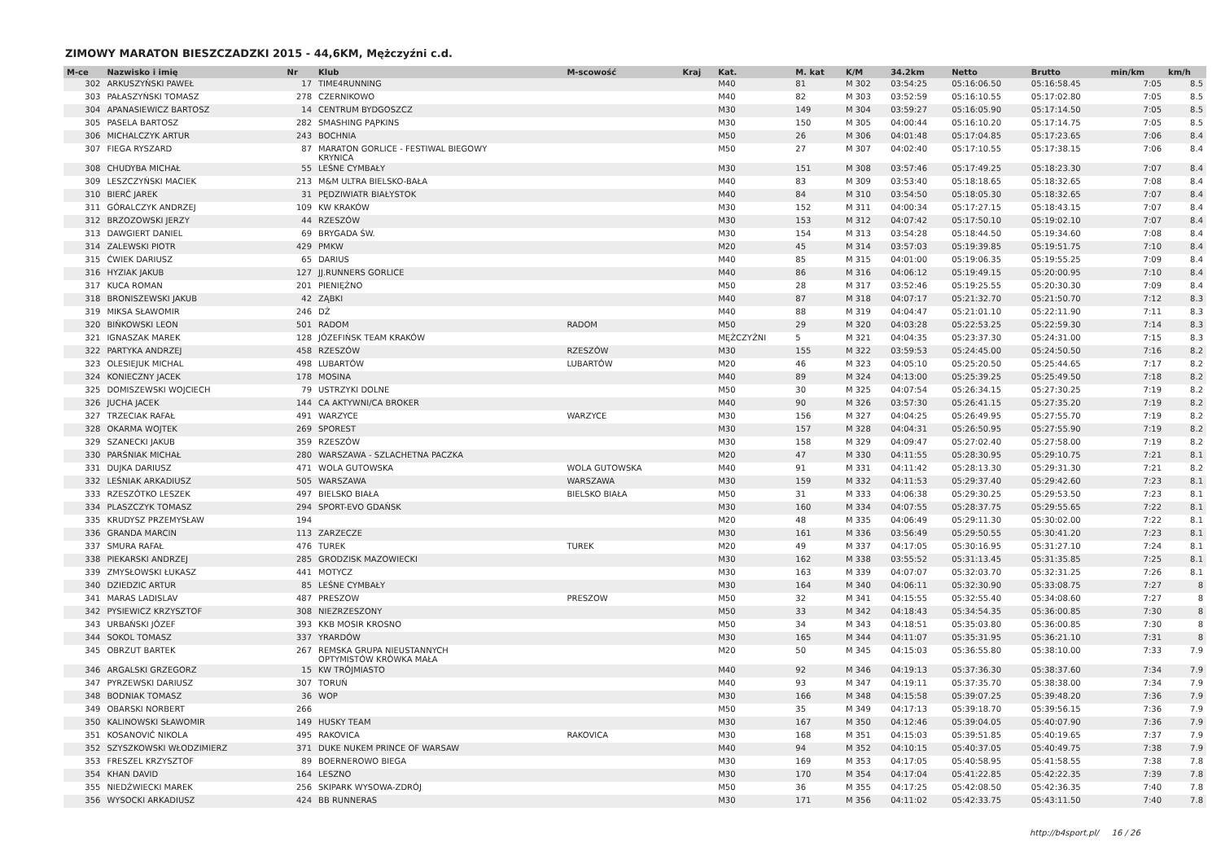ZIMOWY MARATON BIESZCZADZKI 2015 - 44,6KM, Mężczyźni c.d.
| M-ce | Nazwisko i imię | Nr | Klub | M-scowość | Kraj | Kat. | M. kat | K/M | 34.2km | Netto | Brutto | min/km | km/h |
| --- | --- | --- | --- | --- | --- | --- | --- | --- | --- | --- | --- | --- | --- |
| 302 | ARKUSZYŃSKI PAWEŁ | 17 | TIME4RUNNING | | | M40 | 81 | M 302 | 03:54:25 | 05:16:06.50 | 05:16:58.45 | 7:05 | 8.5 |
| 303 | PAŁASZYŃSKI TOMASZ | 278 | CZERNIKOWO | | | M40 | 82 | M 303 | 03:52:59 | 05:16:10.55 | 05:17:02.80 | 7:05 | 8.5 |
| 304 | APANASIEWICZ BARTOSZ | 14 | CENTRUM BYDGOSZCZ | | | M30 | 149 | M 304 | 03:59:27 | 05:16:05.90 | 05:17:14.50 | 7:05 | 8.5 |
| 305 | PASELA BARTOSZ | 282 | SMASHING PĄPKINS | | | M30 | 150 | M 305 | 04:00:44 | 05:16:10.20 | 05:17:14.75 | 7:05 | 8.5 |
| 306 | MICHALCZYK ARTUR | 243 | BOCHNIA | | | M50 | 26 | M 306 | 04:01:48 | 05:17:04.85 | 05:17:23.65 | 7:06 | 8.4 |
| 307 | FIEGA RYSZARD | 87 | MARATON GORLICE - FESTIWAL BIEGOWY KRYNICA | | | M50 | 27 | M 307 | 04:02:40 | 05:17:10.55 | 05:17:38.15 | 7:06 | 8.4 |
| 308 | CHUDYBA MICHAŁ | 55 | LEŚNE CYMBAŁY | | | M30 | 151 | M 308 | 03:57:46 | 05:17:49.25 | 05:18:23.30 | 7:07 | 8.4 |
| 309 | LESZCZYŃSKI MACIEK | 213 | M&M ULTRA BIELSKO-BAŁA | | | M40 | 83 | M 309 | 03:53:40 | 05:18:18.65 | 05:18:32.65 | 7:08 | 8.4 |
| 310 | BIERĆ JAREK | 31 | PĘDZIWIATR BIAŁYSTOK | | | M40 | 84 | M 310 | 03:54:50 | 05:18:05.30 | 05:18:32.65 | 7:07 | 8.4 |
| 311 | GÓRALCZYK ANDRZEJ | 109 | KW KRAKÓW | | | M30 | 152 | M 311 | 04:00:34 | 05:17:27.15 | 05:18:43.15 | 7:07 | 8.4 |
| 312 | BRZOZOWSKI JERZY | 44 | RZESZÓW | | | M30 | 153 | M 312 | 04:07:42 | 05:17:50.10 | 05:19:02.10 | 7:07 | 8.4 |
| 313 | DAWGIERT DANIEL | 69 | BRYGADA ŚW. | | | M30 | 154 | M 313 | 03:54:28 | 05:18:44.50 | 05:19:34.60 | 7:08 | 8.4 |
| 314 | ZALEWSKI PIOTR | 429 | PMKW | | | M20 | 45 | M 314 | 03:57:03 | 05:19:39.85 | 05:19:51.75 | 7:10 | 8.4 |
| 315 | ĆWIEK DARIUSZ | 65 | DARIUS | | | M40 | 85 | M 315 | 04:01:00 | 05:19:06.35 | 05:19:55.25 | 7:09 | 8.4 |
| 316 | HYZIAK JAKUB | 127 | JJ.RUNNERS GORLICE | | | M40 | 86 | M 316 | 04:06:12 | 05:19:49.15 | 05:20:00.95 | 7:10 | 8.4 |
| 317 | KUCA ROMAN | 201 | PIENIĘŻNO | | | M50 | 28 | M 317 | 03:52:46 | 05:19:25.55 | 05:20:30.30 | 7:09 | 8.4 |
| 318 | BRONISZEWSKI JAKUB | 42 | ZĄBKI | | | M40 | 87 | M 318 | 04:07:17 | 05:21:32.70 | 05:21:50.70 | 7:12 | 8.3 |
| 319 | MIKSA SŁAWOMIR | 246 | DŻ | | | M40 | 88 | M 319 | 04:04:47 | 05:21:01.10 | 05:22:11.90 | 7:11 | 8.3 |
| 320 | BIŃKOWSKI LEON | 501 | RADOM | RADOM | | M50 | 29 | M 320 | 04:03:28 | 05:22:53.25 | 05:22:59.30 | 7:14 | 8.3 |
| 321 | IGNASZAK MAREK | 128 | JÓZEFIŃSK TEAM KRAKÓW | | | MĘŻCZYŹNI | 5 | M 321 | 04:04:35 | 05:23:37.30 | 05:24:31.00 | 7:15 | 8.3 |
| 322 | PARTYKA ANDRZEJ | 458 | RZESZÓW | RZESZÓW | | M30 | 155 | M 322 | 03:59:53 | 05:24:45.00 | 05:24:50.50 | 7:16 | 8.2 |
| 323 | OLESIEJUK MICHAL | 498 | LUBARTÓW | LUBARTÓW | | M20 | 46 | M 323 | 04:05:10 | 05:25:20.50 | 05:25:44.65 | 7:17 | 8.2 |
| 324 | KONIECZNY JACEK | 178 | MOSINA | | | M40 | 89 | M 324 | 04:13:00 | 05:25:39.25 | 05:25:49.50 | 7:18 | 8.2 |
| 325 | DOMISZEWSKI WOJCIECH | 79 | USTRZYKI DOLNE | | | M50 | 30 | M 325 | 04:07:54 | 05:26:34.15 | 05:27:30.25 | 7:19 | 8.2 |
| 326 | JUCHA JACEK | 144 | CA AKTYWNI/CA BROKER | | | M40 | 90 | M 326 | 03:57:30 | 05:26:41.15 | 05:27:35.20 | 7:19 | 8.2 |
| 327 | TRZECIAK RAFAŁ | 491 | WARZYCE | WARZYCE | | M30 | 156 | M 327 | 04:04:25 | 05:26:49.95 | 05:27:55.70 | 7:19 | 8.2 |
| 328 | OKARMA WOJTEK | 269 | SPOREST | | | M30 | 157 | M 328 | 04:04:31 | 05:26:50.95 | 05:27:55.90 | 7:19 | 8.2 |
| 329 | SZANECKI JAKUB | 359 | RZESZÓW | | | M30 | 158 | M 329 | 04:09:47 | 05:27:02.40 | 05:27:58.00 | 7:19 | 8.2 |
| 330 | PARŚNIAK MICHAŁ | 280 | WARSZAWA - SZLACHETNA PACZKA | | | M20 | 47 | M 330 | 04:11:55 | 05:28:30.95 | 05:29:10.75 | 7:21 | 8.1 |
| 331 | DUJKA DARIUSZ | 471 | WOLA GUTOWSKA | WOLA GUTOWSKA | | M40 | 91 | M 331 | 04:11:42 | 05:28:13.30 | 05:29:31.30 | 7:21 | 8.2 |
| 332 | LEŚNIAK ARKADIUSZ | 505 | WARSZAWA | WARSZAWA | | M30 | 159 | M 332 | 04:11:53 | 05:29:37.40 | 05:29:42.60 | 7:23 | 8.1 |
| 333 | RZESZÓTKO LESZEK | 497 | BIELSKO BIAŁA | BIELSKO BIAŁA | | M50 | 31 | M 333 | 04:06:38 | 05:29:30.25 | 05:29:53.50 | 7:23 | 8.1 |
| 334 | PLASZCZYK TOMASZ | 294 | SPORT-EVO GDAŃSK | | | M30 | 160 | M 334 | 04:07:55 | 05:28:37.75 | 05:29:55.65 | 7:22 | 8.1 |
| 335 | KRUDYSZ PRZEMYSŁAW | 194 | | | | M20 | 48 | M 335 | 04:06:49 | 05:29:11.30 | 05:30:02.00 | 7:22 | 8.1 |
| 336 | GRANDA MARCIN | 113 | ZARZECZE | | | M30 | 161 | M 336 | 03:56:49 | 05:29:50.55 | 05:30:41.20 | 7:23 | 8.1 |
| 337 | SMURA RAFAŁ | 476 | TUREK | TUREK | | M20 | 49 | M 337 | 04:17:05 | 05:30:16.95 | 05:31:27.10 | 7:24 | 8.1 |
| 338 | PIEKARSKI ANDRZEJ | 285 | GRODZISK MAZOWIECKI | | | M30 | 162 | M 338 | 03:55:52 | 05:31:13.45 | 05:31:35.85 | 7:25 | 8.1 |
| 339 | ZMYSŁOWSKI ŁUKASZ | 441 | MOTYCZ | | | M30 | 163 | M 339 | 04:07:07 | 05:32:03.70 | 05:32:31.25 | 7:26 | 8.1 |
| 340 | DZIEDZIC ARTUR | 85 | LEŚNE CYMBAŁY | | | M30 | 164 | M 340 | 04:06:11 | 05:32:30.90 | 05:33:08.75 | 7:27 | 8 |
| 341 | MARAS LADISLAV | 487 | PRESZOW | PRESZOW | | M50 | 32 | M 341 | 04:15:55 | 05:32:55.40 | 05:34:08.60 | 7:27 | 8 |
| 342 | PYSIEWICZ KRZYSZTOF | 308 | NIEZRZESZONY | | | M50 | 33 | M 342 | 04:18:43 | 05:34:54.35 | 05:36:00.85 | 7:30 | 8 |
| 343 | URBAŃSKI JÓZEF | 393 | KKB MOSIR KROSNO | | | M50 | 34 | M 343 | 04:18:51 | 05:35:03.80 | 05:36:00.85 | 7:30 | 8 |
| 344 | SOKOL TOMASZ | 337 | YRARDÓW | | | M30 | 165 | M 344 | 04:11:07 | 05:35:31.95 | 05:36:21.10 | 7:31 | 8 |
| 345 | OBRZUT BARTEK | 267 | REMSKA GRUPA NIEUSTANNYCH OPTYMISTÓW KRÓWKA MAŁA | | | M20 | 50 | M 345 | 04:15:03 | 05:36:55.80 | 05:38:10.00 | 7:33 | 7.9 |
| 346 | ARGALSKI GRZEGORZ | 15 | KW TRÓJMIASTO | | | M40 | 92 | M 346 | 04:19:13 | 05:37:36.30 | 05:38:37.60 | 7:34 | 7.9 |
| 347 | PYRZEWSKI DARIUSZ | 307 | TORUŃ | | | M40 | 93 | M 347 | 04:19:11 | 05:37:35.70 | 05:38:38.00 | 7:34 | 7.9 |
| 348 | BODNIAK TOMASZ | 36 | WOP | | | M30 | 166 | M 348 | 04:15:58 | 05:39:07.25 | 05:39:48.20 | 7:36 | 7.9 |
| 349 | OBARSKI NORBERT | 266 | | | | M50 | 35 | M 349 | 04:17:13 | 05:39:18.70 | 05:39:56.15 | 7:36 | 7.9 |
| 350 | KALINOWSKI SŁAWOMIR | 149 | HUSKY TEAM | | | M30 | 167 | M 350 | 04:12:46 | 05:39:04.05 | 05:40:07.90 | 7:36 | 7.9 |
| 351 | KOSANOVIĆ NIKOLA | 495 | RAKOVICA | RAKOVICA | | M30 | 168 | M 351 | 04:15:03 | 05:39:51.85 | 05:40:19.65 | 7:37 | 7.9 |
| 352 | SZYSZKOWSKI WŁODZIMIERZ | 371 | DUKE NUKEM PRINCE OF WARSAW | | | M40 | 94 | M 352 | 04:10:15 | 05:40:37.05 | 05:40:49.75 | 7:38 | 7.9 |
| 353 | FRESZEL KRZYSZTOF | 89 | BOERNEROWO BIEGA | | | M30 | 169 | M 353 | 04:17:05 | 05:40:58.95 | 05:41:58.55 | 7:38 | 7.8 |
| 354 | KHAN DAVID | 164 | LESZNO | | | M30 | 170 | M 354 | 04:17:04 | 05:41:22.85 | 05:42:22.35 | 7:39 | 7.8 |
| 355 | NIEDŹWIECKI MAREK | 256 | SKIPARK WYSOWA-ZDRÓJ | | | M50 | 36 | M 355 | 04:17:25 | 05:42:08.50 | 05:42:36.35 | 7:40 | 7.8 |
| 356 | WYSOCKI ARKADIUSZ | 424 | BB RUNNERAS | | | M30 | 171 | M 356 | 04:11:02 | 05:42:33.75 | 05:43:11.50 | 7:40 | 7.8 |
http://b4sport.pl/ 16 / 26